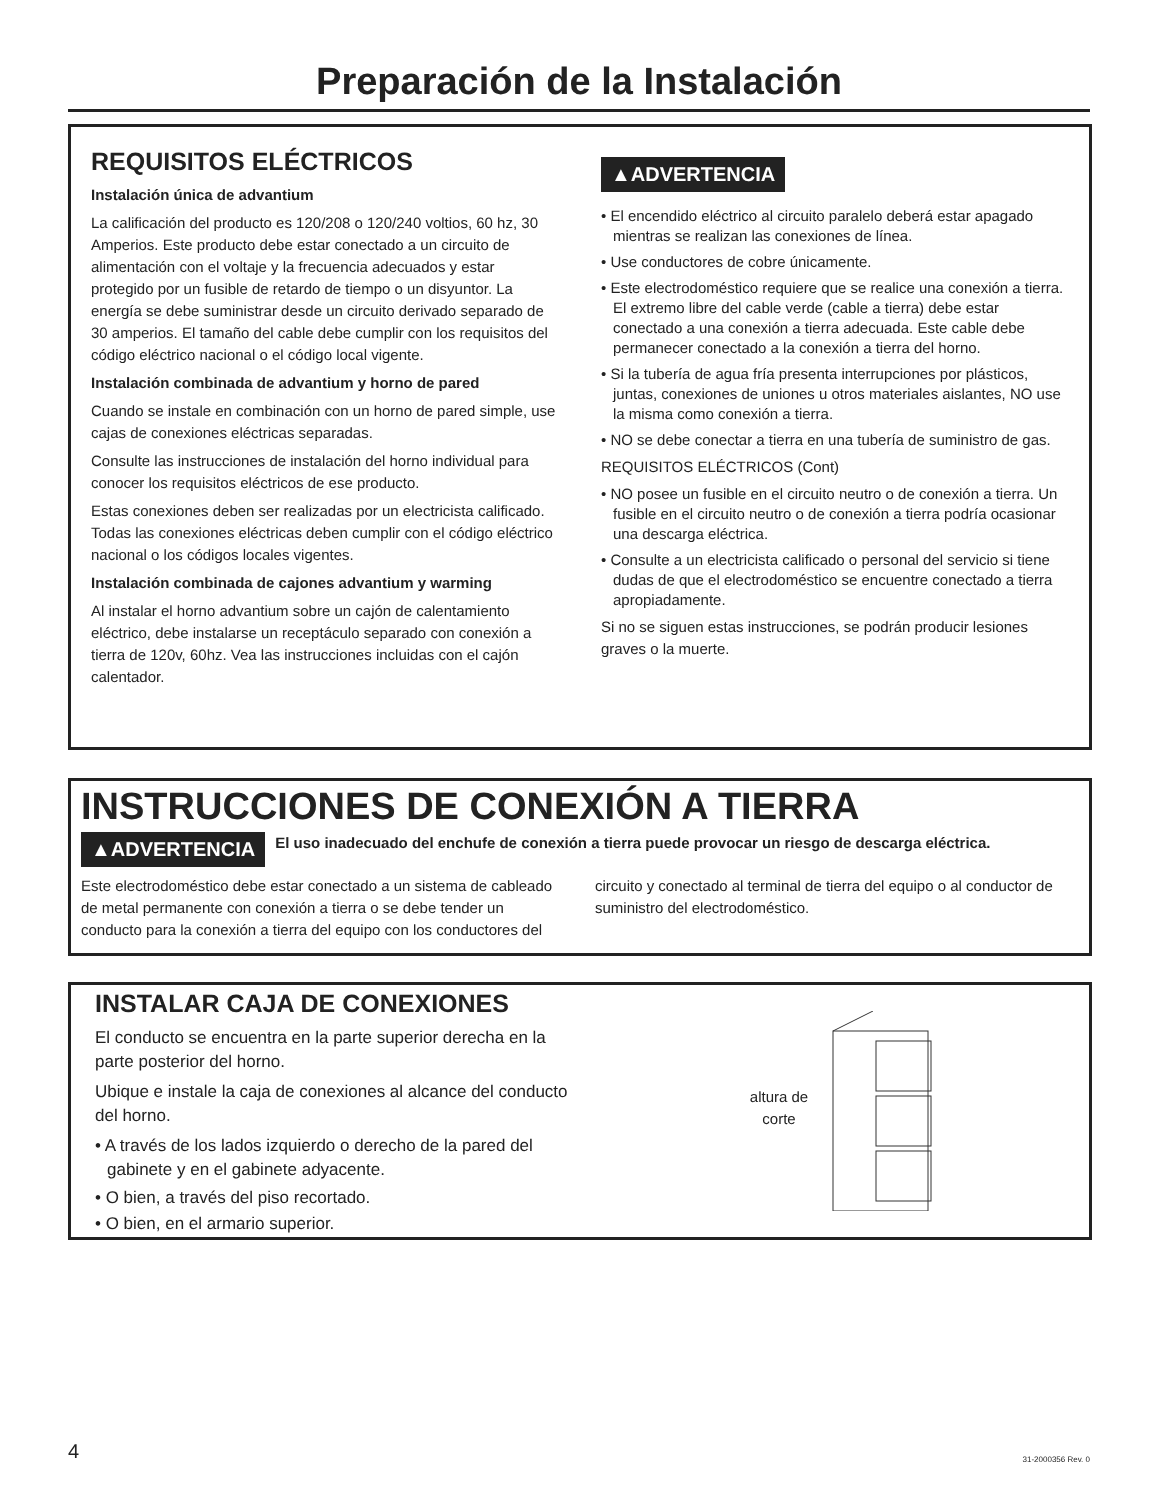Preparación de la Instalación
REQUISITOS ELÉCTRICOS
Instalación única de advantium
La calificación del producto es 120/208 o 120/240 voltios, 60 hz, 30 Amperios. Este producto debe estar conectado a un circuito de alimentación con el voltaje y la frecuencia adecuados y estar protegido por un fusible de retardo de tiempo o un disyuntor. La energía se debe suministrar desde un circuito derivado separado de 30 amperios. El tamaño del cable debe cumplir con los requisitos del código eléctrico nacional o el código local vigente.
Instalación combinada de advantium y horno de pared
Cuando se instale en combinación con un horno de pared simple, use cajas de conexiones eléctricas separadas.
Consulte las instrucciones de instalación del horno individual para conocer los requisitos eléctricos de ese producto.
Estas conexiones deben ser realizadas por un electricista calificado. Todas las conexiones eléctricas deben cumplir con el código eléctrico nacional o los códigos locales vigentes.
Instalación combinada de cajones advantium y warming
Al instalar el horno advantium sobre un cajón de calentamiento eléctrico, debe instalarse un receptáculo separado con conexión a tierra de 120v, 60hz. Vea las instrucciones incluidas con el cajón calentador.
▲ADVERTENCIA
• El encendido eléctrico al circuito paralelo deberá estar apagado mientras se realizan las conexiones de línea.
• Use conductores de cobre únicamente.
• Este electrodoméstico requiere que se realice una conexión a tierra. El extremo libre del cable verde (cable a tierra) debe estar conectado a una conexión a tierra adecuada. Este cable debe permanecer conectado a la conexión a tierra del horno.
• Si la tubería de agua fría presenta interrupciones por plásticos, juntas, conexiones de uniones u otros materiales aislantes, NO use la misma como conexión a tierra.
• NO se debe conectar a tierra en una tubería de suministro de gas.
REQUISITOS ELÉCTRICOS (Cont)
• NO posee un fusible en el circuito neutro o de conexión a tierra. Un fusible en el circuito neutro o de conexión a tierra podría ocasionar una descarga eléctrica.
• Consulte a un electricista calificado o personal del servicio si tiene dudas de que el electrodoméstico se encuentre conectado a tierra apropiadamente.
Si no se siguen estas instrucciones, se podrán producir lesiones graves o la muerte.
INSTRUCCIONES DE CONEXIÓN A TIERRA
▲ADVERTENCIA
El uso inadecuado del enchufe de conexión a tierra puede provocar un riesgo de descarga eléctrica.
Este electrodoméstico debe estar conectado a un sistema de cableado de metal permanente con conexión a tierra o se debe tender un conducto para la conexión a tierra del equipo con los conductores del circuito y conectado al terminal de tierra del equipo o al conductor de suministro del electrodoméstico.
INSTALAR CAJA DE CONEXIONES
El conducto se encuentra en la parte superior derecha en la parte posterior del horno.
Ubique e instale la caja de conexiones al alcance del conducto del horno.
• A través de los lados izquierdo o derecho de la pared del gabinete y en el gabinete adyacente.
• O bien, a través del piso recortado.
• O bien, en el armario superior.
altura de
corte
4 31-2000356 Rev. 0